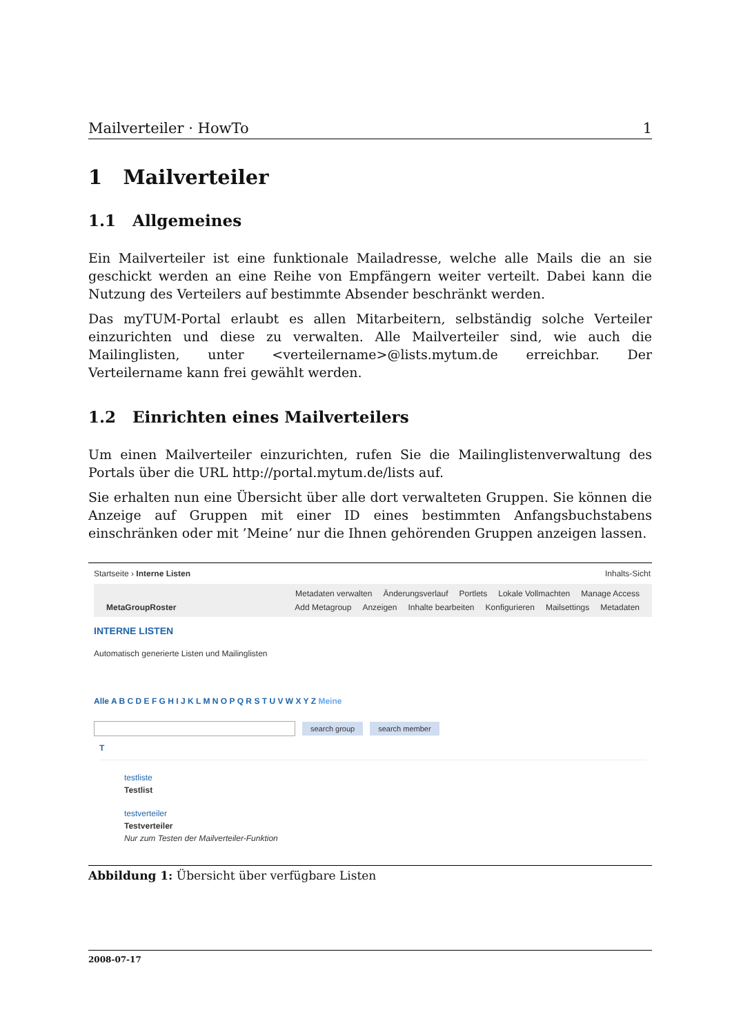Mailverteiler · HowTo 1
1 Mailverteiler
1.1 Allgemeines
Ein Mailverteiler ist eine funktionale Mailadresse, welche alle Mails die an sie geschickt werden an eine Reihe von Empfängern weiter verteilt. Dabei kann die Nutzung des Verteilers auf bestimmte Absender beschränkt werden.
Das myTUM-Portal erlaubt es allen Mitarbeitern, selbständig solche Verteiler einzurichten und diese zu verwalten. Alle Mailverteiler sind, wie auch die Mailinglisten, unter <verteilername>@lists.mytum.de erreichbar. Der Verteilername kann frei gewählt werden.
1.2 Einrichten eines Mailverteilers
Um einen Mailverteiler einzurichten, rufen Sie die Mailinglistenverwaltung des Portals über die URL http://portal.mytum.de/lists auf.
Sie erhalten nun eine Übersicht über alle dort verwalteten Gruppen. Sie können die Anzeige auf Gruppen mit einer ID eines bestimmten Anfangsbuchstabens einschränken oder mit ’Meine’ nur die Ihnen gehörenden Gruppen anzeigen lassen.
Startseite › Interne Listen Inhalts-Sicht
Metadaten verwalten Änderungsverlauf Portlets Lokale Vollmachten Manage Access
MetaGroupRoster Add Metagroup Anzeigen Inhalte bearbeiten Konfigurieren Mailsettings Metadaten
INTERNE LISTEN
Automatisch generierte Listen und Mailinglisten
Alle A B C D E F G H I J K L M N O P Q R S T U V W X Y Z Meine
search group search member
T
testliste
Testlist
testverteiler
Testverteiler
Nur zum Testen der Mailverteiler-Funktion
Abbildung 1: Übersicht über verfügbare Listen
2008-07-17